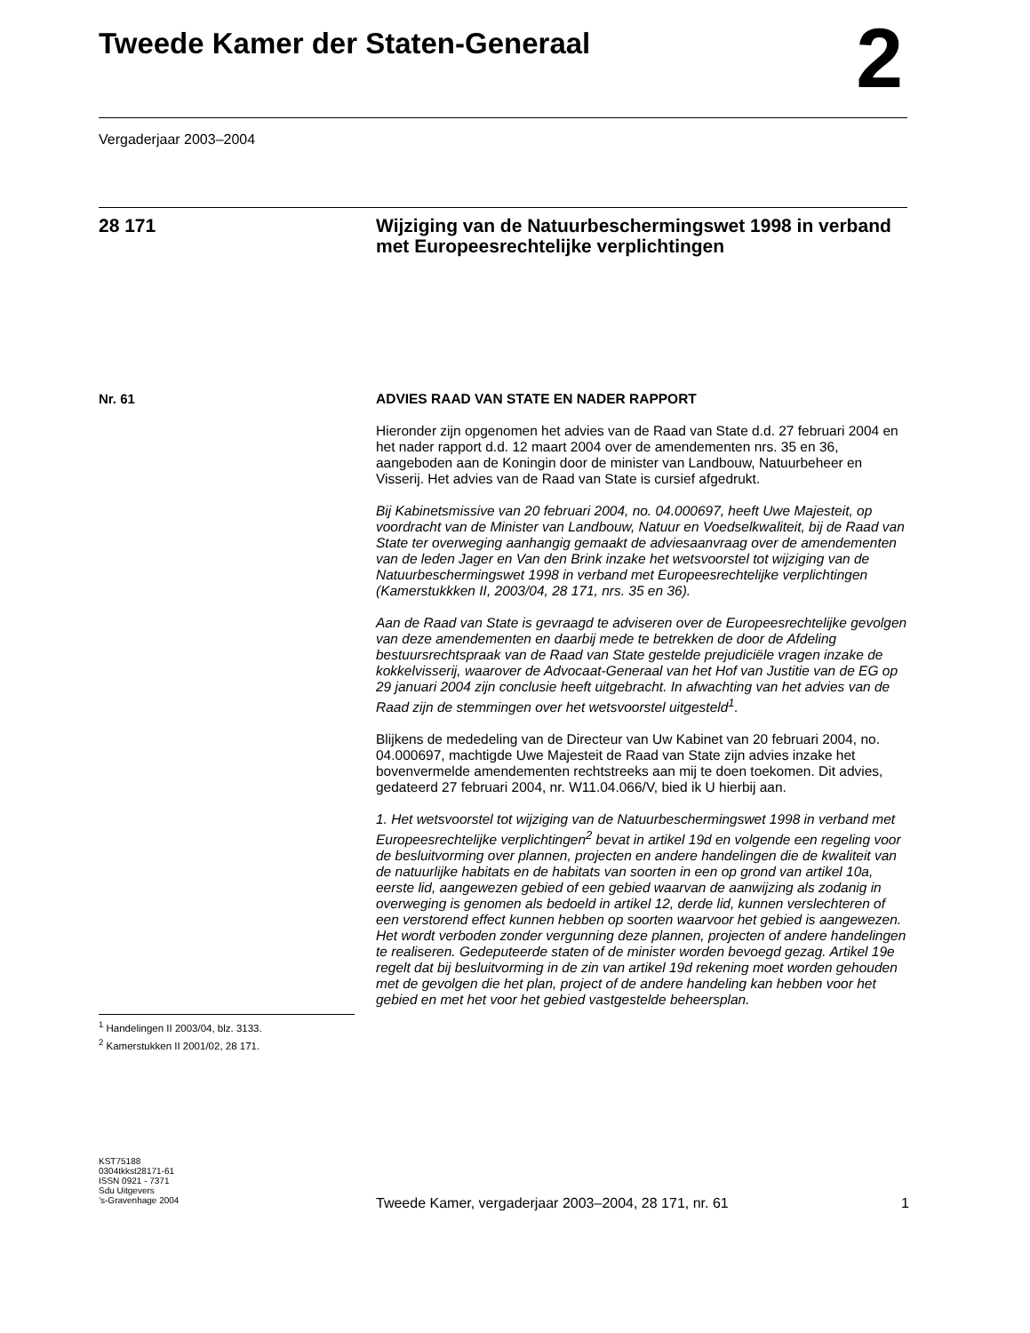Tweede Kamer der Staten-Generaal 2
Vergaderjaar 2003–2004
28 171
Wijziging van de Natuurbeschermingswet 1998 in verband met Europeesrechtelijke verplichtingen
Nr. 61
ADVIES RAAD VAN STATE EN NADER RAPPORT
Hieronder zijn opgenomen het advies van de Raad van State d.d. 27 februari 2004 en het nader rapport d.d. 12 maart 2004 over de amendementen nrs. 35 en 36, aangeboden aan de Koningin door de minister van Landbouw, Natuurbeheer en Visserij. Het advies van de Raad van State is cursief afgedrukt.
Bij Kabinetsmissive van 20 februari 2004, no. 04.000697, heeft Uwe Majesteit, op voordracht van de Minister van Landbouw, Natuur en Voedselkwaliteit, bij de Raad van State ter overweging aanhangig gemaakt de adviesaanvraag over de amendementen van de leden Jager en Van den Brink inzake het wetsvoorstel tot wijziging van de Natuurbeschermingswet 1998 in verband met Europeesrechtelijke verplichtingen (Kamerstukkken II, 2003/04, 28 171, nrs. 35 en 36).
Aan de Raad van State is gevraagd te adviseren over de Europeesrechtelijke gevolgen van deze amendementen en daarbij mede te betrekken de door de Afdeling bestuursrechtspraak van de Raad van State gestelde prejudiciële vragen inzake de kokkelvisserij, waarover de Advocaat-Generaal van het Hof van Justitie van de EG op 29 januari 2004 zijn conclusie heeft uitgebracht. In afwachting van het advies van de Raad zijn de stemmingen over het wetsvoorstel uitgesteld<sup>1</sup>.
Blijkens de mededeling van de Directeur van Uw Kabinet van 20 februari 2004, no. 04.000697, machtigde Uwe Majesteit de Raad van State zijn advies inzake het bovenvermelde amendementen rechtstreeks aan mij te doen toekomen. Dit advies, gedateerd 27 februari 2004, nr. W11.04.066/V, bied ik U hierbij aan.
1. Het wetsvoorstel tot wijziging van de Natuurbeschermingswet 1998 in verband met Europeesrechtelijke verplichtingen<sup>2</sup> bevat in artikel 19d en volgende een regeling voor de besluitvorming over plannen, projecten en andere handelingen die de kwaliteit van de natuurlijke habitats en de habitats van soorten in een op grond van artikel 10a, eerste lid, aangewezen gebied of een gebied waarvan de aanwijzing als zodanig in overweging is genomen als bedoeld in artikel 12, derde lid, kunnen verslechteren of een verstorend effect kunnen hebben op soorten waarvoor het gebied is aangewezen. Het wordt verboden zonder vergunning deze plannen, projecten of andere handelingen te realiseren. Gedeputeerde staten of de minister worden bevoegd gezag. Artikel 19e regelt dat bij besluitvorming in de zin van artikel 19d rekening moet worden gehouden met de gevolgen die het plan, project of de andere handeling kan hebben voor het gebied en met het voor het gebied vastgestelde beheersplan.
<sup>1</sup> Handelingen II 2003/04, blz. 3133.
<sup>2</sup> Kamerstukken II 2001/02, 28 171.
KST75188
0304tkkst28171-61
ISSN 0921 - 7371
Sdu Uitgevers
’s-Gravenhage 2004
Tweede Kamer, vergaderjaar 2003–2004, 28 171, nr. 61 1